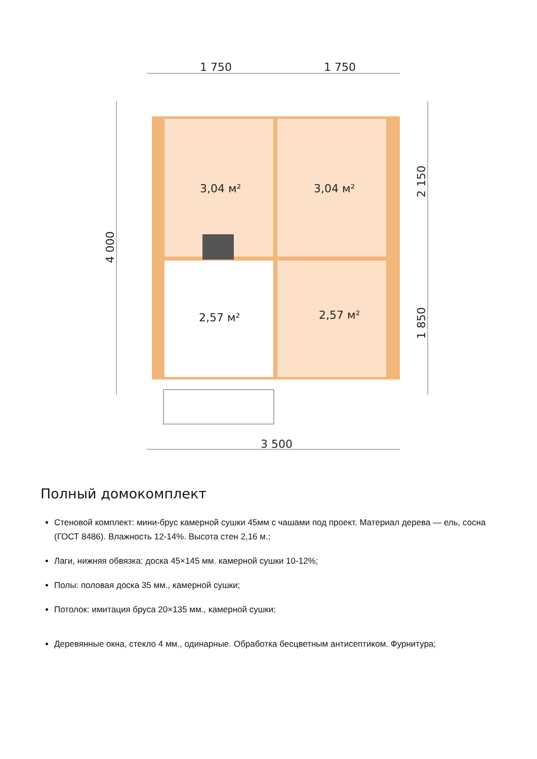1 750
1 750
3 500
4 000
2 150
1 850
3,04 м²
3,04 м²
2,57 м²
2,57 м²
Полный домокомплект
Стеновой комплект: мини-брус камерной сушки 45мм с чашами под проект. Материал дерева — ель, сосна (ГОСТ 8486). Влажность 12-14%. Высота стен 2,16 м.;
Лаги, нижняя обвязка: доска 45×145 мм. камерной сушки 10-12%;
Полы: половая доска 35 мм., камерной сушки;
Потолок: имитация бруса 20×135 мм., камерной сушки;
Деревянные окна, стекло 4 мм., одинарные. Обработка бесцветным антисептиком. Фурнитура;